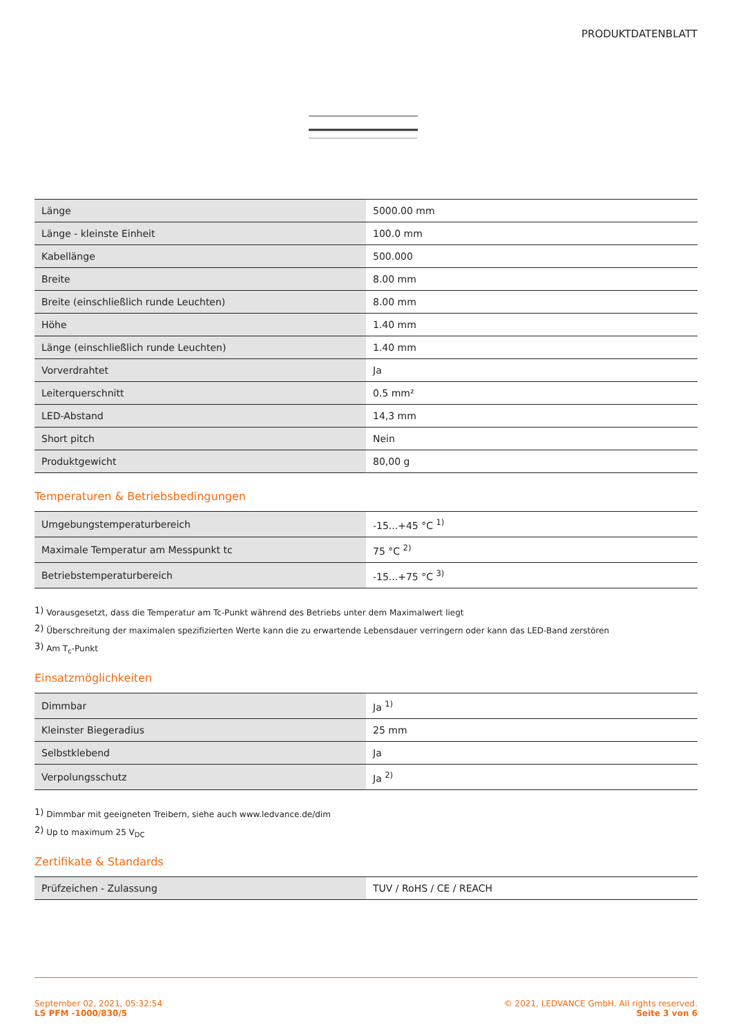PRODUKTDATENBLATT
| Länge | 5000.00 mm |
| Länge - kleinste Einheit | 100.0 mm |
| Kabellänge | 500.000 |
| Breite | 8.00 mm |
| Breite (einschließlich runde Leuchten) | 8.00 mm |
| Höhe | 1.40 mm |
| Länge (einschließlich runde Leuchten) | 1.40 mm |
| Vorverdrahtet | Ja |
| Leiterquerschnitt | 0.5 mm² |
| LED-Abstand | 14,3 mm |
| Short pitch | Nein |
| Produktgewicht | 80,00 g |
Temperaturen & Betriebsbedingungen
| Umgebungstemperaturbereich | -15...+45 °C <sup>1)</sup> |
| Maximale Temperatur am Messpunkt tc | 75 °C <sup>2)</sup> |
| Betriebstemperaturbereich | -15...+75 °C <sup>3)</sup> |
<sup>1)</sup> Vorausgesetzt, dass die Temperatur am Tc-Punkt während des Betriebs unter dem Maximalwert liegt
<sup>2)</sup> Überschreitung der maximalen spezifizierten Werte kann die zu erwartende Lebensdauer verringern oder kann das LED-Band zerstören
<sup>3)</sup> Am T<sub>c</sub>-Punkt
Einsatzmöglichkeiten
| Dimmbar | Ja <sup>1)</sup> |
| Kleinster Biegeradius | 25 mm |
| Selbstklebend | Ja |
| Verpolungsschutz | Ja <sup>2)</sup> |
<sup>1)</sup> Dimmbar mit geeigneten Treibern, siehe auch www.ledvance.de/dim
<sup>2)</sup> Up to maximum 25 V<sub>DC</sub>
Zertifikate & Standards
| Prüfzeichen - Zulassung | TUV / RoHS / CE / REACH |
September 02, 2021, 05:32:54
LS PFM -1000/830/5
© 2021, LEDVANCE GmbH. All rights reserved.
Seite 3 von 6